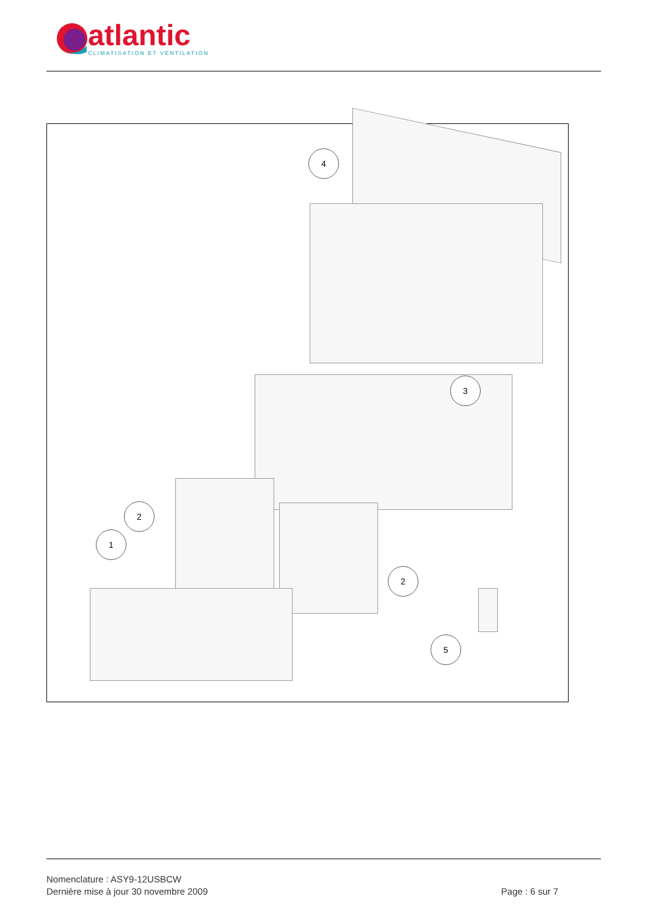atlantic
CLIMATISATION ET VENTILATION
4
3
2
1
2
5
Nomenclature : ASY9-12USBCW
Dernière mise à jour 30 novembre 2009 Page : 6 sur 7